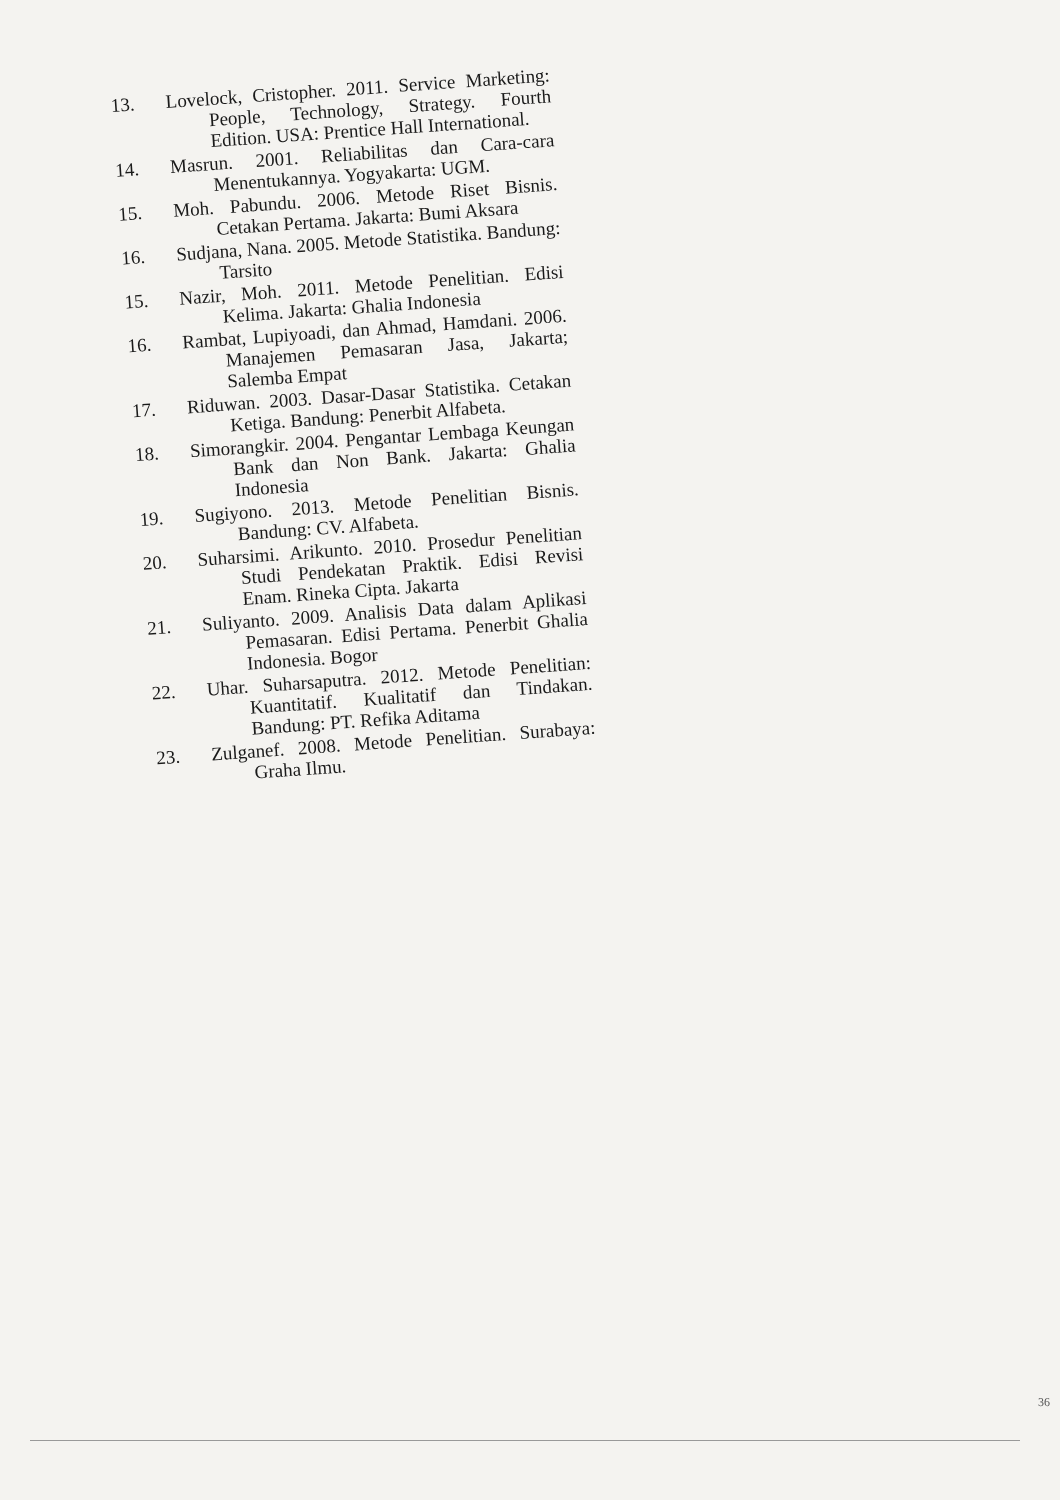13. Lovelock, Cristopher. 2011. Service Marketing: People, Technology, Strategy. Fourth Edition. USA: Prentice Hall International.
14. Masrun. 2001. Reliabilitas dan Cara-cara Menentukannya. Yogyakarta: UGM.
15. Moh. Pabundu. 2006. Metode Riset Bisnis. Cetakan Pertama. Jakarta: Bumi Aksara
16. Sudjana, Nana. 2005. Metode Statistika. Bandung: Tarsito
15. Nazir, Moh. 2011. Metode Penelitian. Edisi Kelima. Jakarta: Ghalia Indonesia
16. Rambat, Lupiyoadi, dan Ahmad, Hamdani. 2006. Manajemen Pemasaran Jasa, Jakarta; Salemba Empat
17. Riduwan. 2003. Dasar-Dasar Statistika. Cetakan Ketiga. Bandung: Penerbit Alfabeta.
18. Simorangkir. 2004. Pengantar Lembaga Keungan Bank dan Non Bank. Jakarta: Ghalia Indonesia
19. Sugiyono. 2013. Metode Penelitian Bisnis. Bandung: CV. Alfabeta.
20. Suharsimi. Arikunto. 2010. Prosedur Penelitian Studi Pendekatan Praktik. Edisi Revisi Enam. Rineka Cipta. Jakarta
21. Suliyanto. 2009. Analisis Data dalam Aplikasi Pemasaran. Edisi Pertama. Penerbit Ghalia Indonesia. Bogor
22. Uhar. Suharsaputra. 2012. Metode Penelitian: Kuantitatif. Kualitatif dan Tindakan. Bandung: PT. Refika Aditama
23. Zulganef. 2008. Metode Penelitian. Surabaya: Graha Ilmu.
36